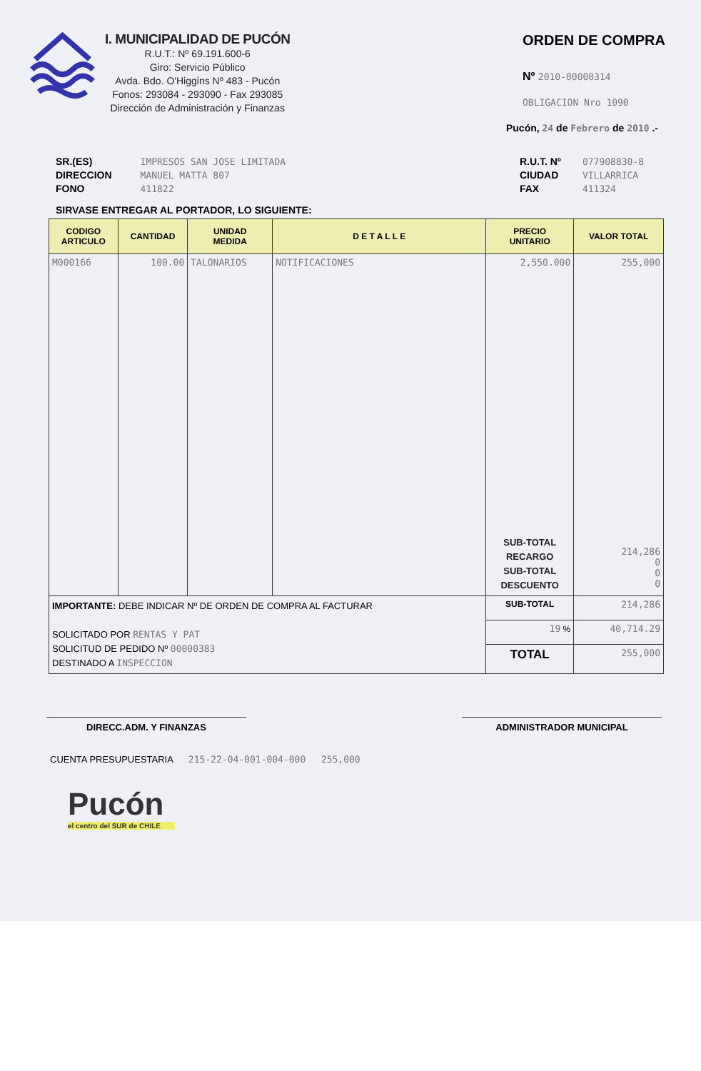I. MUNICIPALIDAD DE PUCÓN
R.U.T.: Nº 69.191.600-6
Giro: Servicio Público
Avda. Bdo. O'Higgins Nº 483 - Pucón
Fonos: 293084 - 293090 - Fax 293085
Dirección de Administración y Finanzas
ORDEN DE COMPRA
Nº 2010-00000314
OBLIGACION Nro 1090
Pucón, 24 de Febrero de 2010 .-
SR.(ES)
DIRECCION
FONO
IMPRESOS SAN JOSE LIMITADA
MANUEL MATTA 807
411822
R.U.T. Nº
CIUDAD
FAX
077908830-8
VILLARRICA
411324
SIRVASE ENTREGAR AL PORTADOR, LO SIGUIENTE:
| CODIGO ARTICULO | CANTIDAD | UNIDAD MEDIDA | D E T A L L E | PRECIO UNITARIO | VALOR TOTAL |
| --- | --- | --- | --- | --- | --- |
| M000166 | 100.00 | TALONARIOS | NOTIFICACIONES | 2,550.000 SUB-TOTAL RECARGO SUB-TOTAL DESCUENTO | 255,000 214,286 0 0 0 |
| IMPORTANTE: DEBE INDICAR Nº DE ORDEN DE COMPRA AL FACTURAR SOLICITADO POR RENTAS Y PAT SOLICITUD DE PEDIDO Nº 00000383 DESTINADO A INSPECCION | | | | SUB-TOTAL | 214,286 |
| | | | | 19 % | 40,714.29 |
| | | | | TOTAL | 255,000 |
DIRECC.ADM. Y FINANZAS ADMINISTRADOR MUNICIPAL
CUENTA PRESUPUESTARIA 215-22-04-001-004-000 255,000
Pucón
el centro del SUR de CHILE